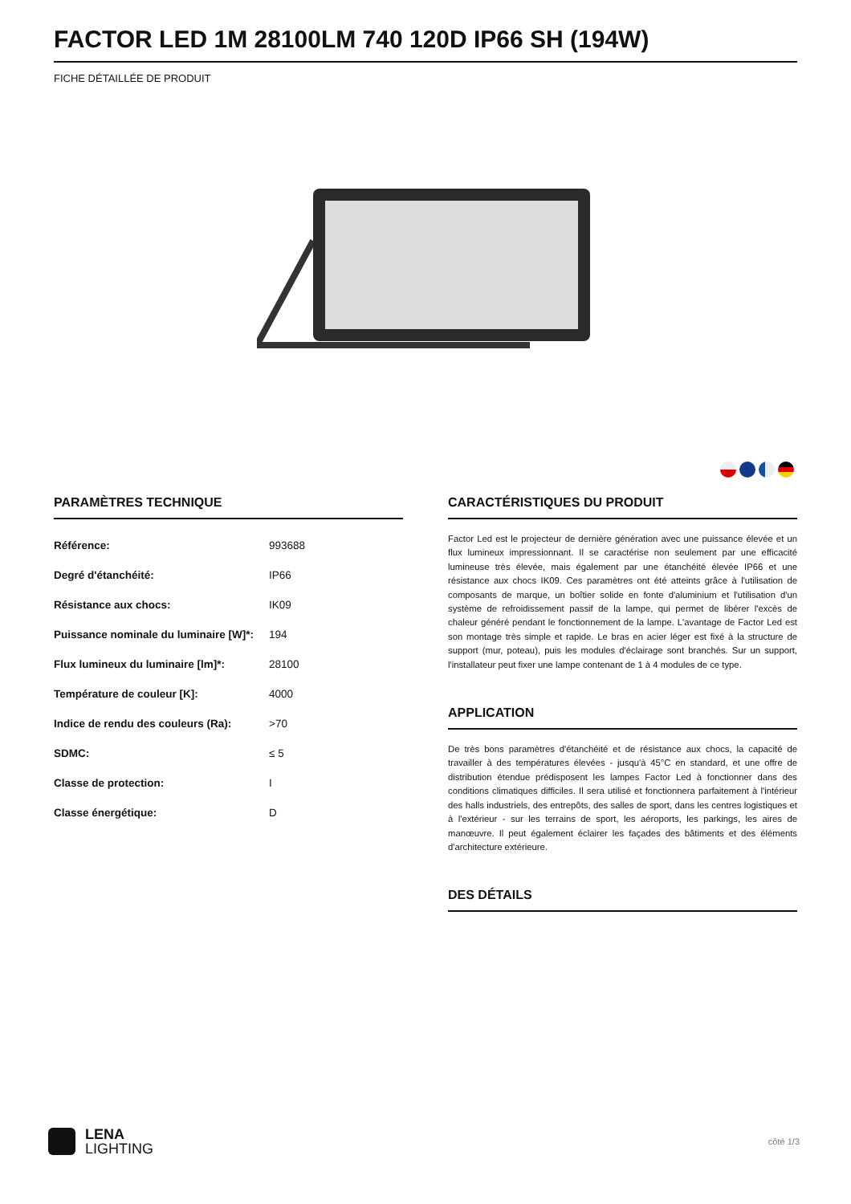FACTOR LED 1M 28100LM 740 120D IP66 SH (194W)
FICHE DÉTAILLÉE DE PRODUIT
PARAMÈTRES TECHNIQUE
| Référence: | 993688 |
| Degré d'étanchéité: | IP66 |
| Résistance aux chocs: | IK09 |
| Puissance nominale du luminaire [W]*: | 194 |
| Flux lumineux du luminaire [lm]*: | 28100 |
| Température de couleur [K]: | 4000 |
| Indice de rendu des couleurs (Ra): | >70 |
| SDMC: | ≤ 5 |
| Classe de protection: | I |
| Classe énergétique: | D |
CARACTÉRISTIQUES DU PRODUIT
Factor Led est le projecteur de dernière génération avec une puissance élevée et un flux lumineux impressionnant. Il se caractérise non seulement par une efficacité lumineuse très élevée, mais également par une étanchéité élevée IP66 et une résistance aux chocs IK09. Ces paramètres ont été atteints grâce à l'utilisation de composants de marque, un boîtier solide en fonte d'aluminium et l'utilisation d'un système de refroidissement passif de la lampe, qui permet de libérer l'excès de chaleur généré pendant le fonctionnement de la lampe. L'avantage de Factor Led est son montage très simple et rapide. Le bras en acier léger est fixé à la structure de support (mur, poteau), puis les modules d'éclairage sont branchés. Sur un support, l'installateur peut fixer une lampe contenant de 1 à 4 modules de ce type.
APPLICATION
De très bons paramètres d'étanchéité et de résistance aux chocs, la capacité de travailler à des températures élevées - jusqu'à 45°C en standard, et une offre de distribution étendue prédisposent les lampes Factor Led à fonctionner dans des conditions climatiques difficiles. Il sera utilisé et fonctionnera parfaitement à l'intérieur des halls industriels, des entrepôts, des salles de sport, dans les centres logistiques et à l'extérieur - sur les terrains de sport, les aéroports, les parkings, les aires de manœuvre. Il peut également éclairer les façades des bâtiments et des éléments d'architecture extérieure.
DES DÉTAILS
LENA
LIGHTING
côté 1/3